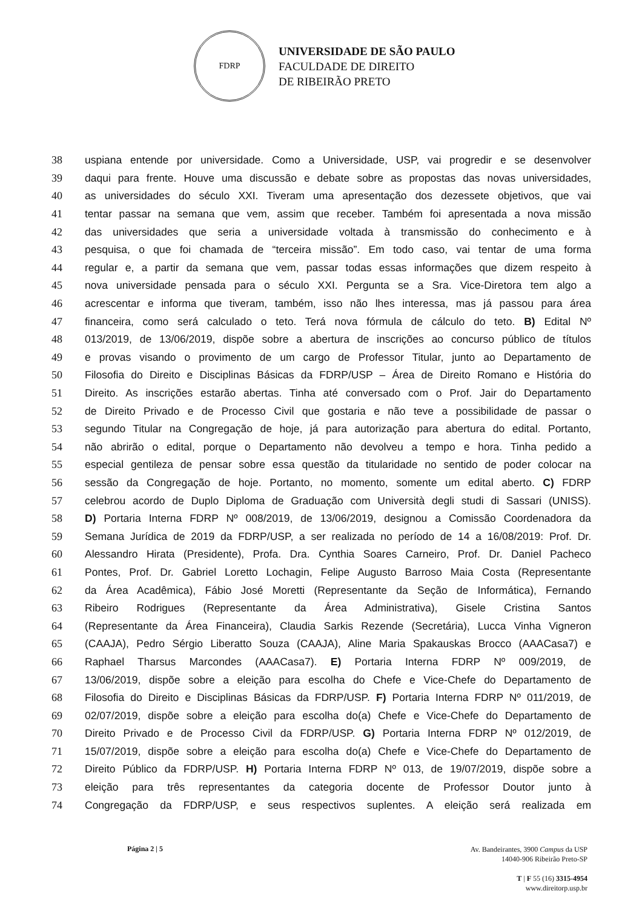FDRP
UNIVERSIDADE DE SÃO PAULO
FACULDADE DE DIREITO
DE RIBEIRÃO PRETO
38 uspiana entende por universidade. Como a Universidade, USP, vai progredir e se desenvolver
39 daqui para frente. Houve uma discussão e debate sobre as propostas das novas universidades,
40 as universidades do século XXI. Tiveram uma apresentação dos dezessete objetivos, que vai
41 tentar passar na semana que vem, assim que receber. Também foi apresentada a nova missão
42 das universidades que seria a universidade voltada à transmissão do conhecimento e à
43 pesquisa, o que foi chamada de “terceira missão”. Em todo caso, vai tentar de uma forma
44 regular e, a partir da semana que vem, passar todas essas informações que dizem respeito à
45 nova universidade pensada para o século XXI. Pergunta se a Sra. Vice-Diretora tem algo a
46 acrescentar e informa que tiveram, também, isso não lhes interessa, mas já passou para área
47 financeira, como será calculado o teto. Terá nova fórmula de cálculo do teto. B) Edital Nº
48 013/2019, de 13/06/2019, dispõe sobre a abertura de inscrições ao concurso público de títulos
49 e provas visando o provimento de um cargo de Professor Titular, junto ao Departamento de
50 Filosofia do Direito e Disciplinas Básicas da FDRP/USP – Área de Direito Romano e História do
51 Direito. As inscrições estarão abertas. Tinha até conversado com o Prof. Jair do Departamento
52 de Direito Privado e de Processo Civil que gostaria e não teve a possibilidade de passar o
53 segundo Titular na Congregação de hoje, já para autorização para abertura do edital. Portanto,
54 não abrirão o edital, porque o Departamento não devolveu a tempo e hora. Tinha pedido a
55 especial gentileza de pensar sobre essa questão da titularidade no sentido de poder colocar na
56 sessão da Congregação de hoje. Portanto, no momento, somente um edital aberto. C) FDRP
57 celebrou acordo de Duplo Diploma de Graduação com Università degli studi di Sassari (UNISS).
58 D) Portaria Interna FDRP Nº 008/2019, de 13/06/2019, designou a Comissão Coordenadora da
59 Semana Jurídica de 2019 da FDRP/USP, a ser realizada no período de 14 a 16/08/2019: Prof. Dr.
60 Alessandro Hirata (Presidente), Profa. Dra. Cynthia Soares Carneiro, Prof. Dr. Daniel Pacheco
61 Pontes, Prof. Dr. Gabriel Loretto Lochagin, Felipe Augusto Barroso Maia Costa (Representante
62 da Área Acadêmica), Fábio José Moretti (Representante da Seção de Informática), Fernando
63 Ribeiro Rodrigues (Representante da Área Administrativa), Gisele Cristina Santos
64 (Representante da Área Financeira), Claudia Sarkis Rezende (Secretária), Lucca Vinha Vigneron
65 (CAAJA), Pedro Sérgio Liberatto Souza (CAAJA), Aline Maria Spakauskas Brocco (AAACasa7) e
66 Raphael Tharsus Marcondes (AAACasa7). E) Portaria Interna FDRP Nº 009/2019, de
67 13/06/2019, dispõe sobre a eleição para escolha do Chefe e Vice-Chefe do Departamento de
68 Filosofia do Direito e Disciplinas Básicas da FDRP/USP. F) Portaria Interna FDRP Nº 011/2019, de
69 02/07/2019, dispõe sobre a eleição para escolha do(a) Chefe e Vice-Chefe do Departamento de
70 Direito Privado e de Processo Civil da FDRP/USP. G) Portaria Interna FDRP Nº 012/2019, de
71 15/07/2019, dispõe sobre a eleição para escolha do(a) Chefe e Vice-Chefe do Departamento de
72 Direito Público da FDRP/USP. H) Portaria Interna FDRP Nº 013, de 19/07/2019, dispõe sobre a
73 eleição para três representantes da categoria docente de Professor Doutor junto à
74 Congregação da FDRP/USP, e seus respectivos suplentes. A eleição será realizada em
Página 2 | 5
Av. Bandeirantes, 3900 Campus da USP
14040-906 Ribeirão Preto-SP
T | F 55 (16) 3315-4954
www.direitorp.usp.br